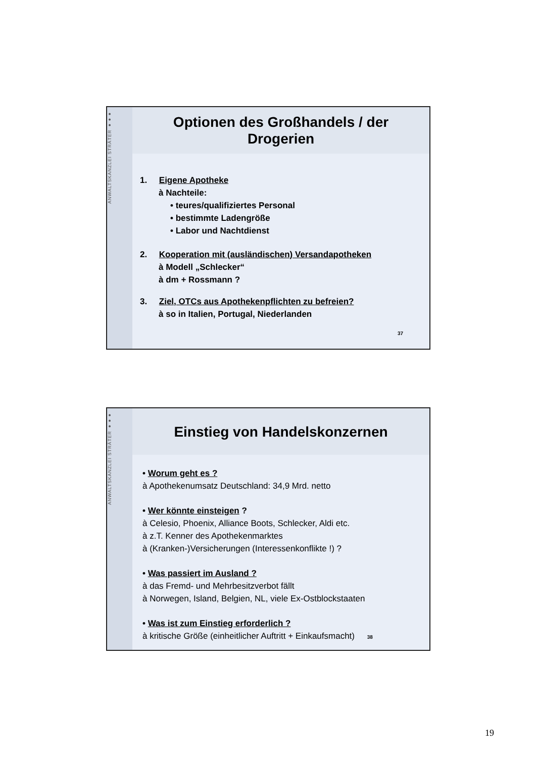ANWALTSKANZLEI STRÄTER ●●●
Optionen des Großhandels / der
Drogerien
1. Eigene Apotheke
à Nachteile:
• teures/qualifiziertes Personal
• bestimmte Ladengröße
• Labor und Nachtdienst
2. Kooperation mit (ausländischen) Versandapotheken
à Modell „Schlecker“
à dm + Rossmann ?
3. Ziel, OTCs aus Apothekenpflichten zu befreien?
à so in Italien, Portugal, Niederlanden
37
ANWALTSKANZLEI STRÄTER ●●●
Einstieg von Handelskonzernen
• Worum geht es ?
à Apothekenumsatz Deutschland: 34,9 Mrd. netto
• Wer könnte einsteigen ?
à Celesio, Phoenix, Alliance Boots, Schlecker, Aldi etc.
à z.T. Kenner des Apothekenmarktes
à (Kranken-)Versicherungen (Interessenkonflikte !) ?
• Was passiert im Ausland ?
à das Fremd- und Mehrbesitzverbot fällt
à Norwegen, Island, Belgien, NL, viele Ex-Ostblockstaaten
• Was ist zum Einstieg erforderlich ?
à kritische Größe (einheitlicher Auftritt + Einkaufsmacht) 38
19